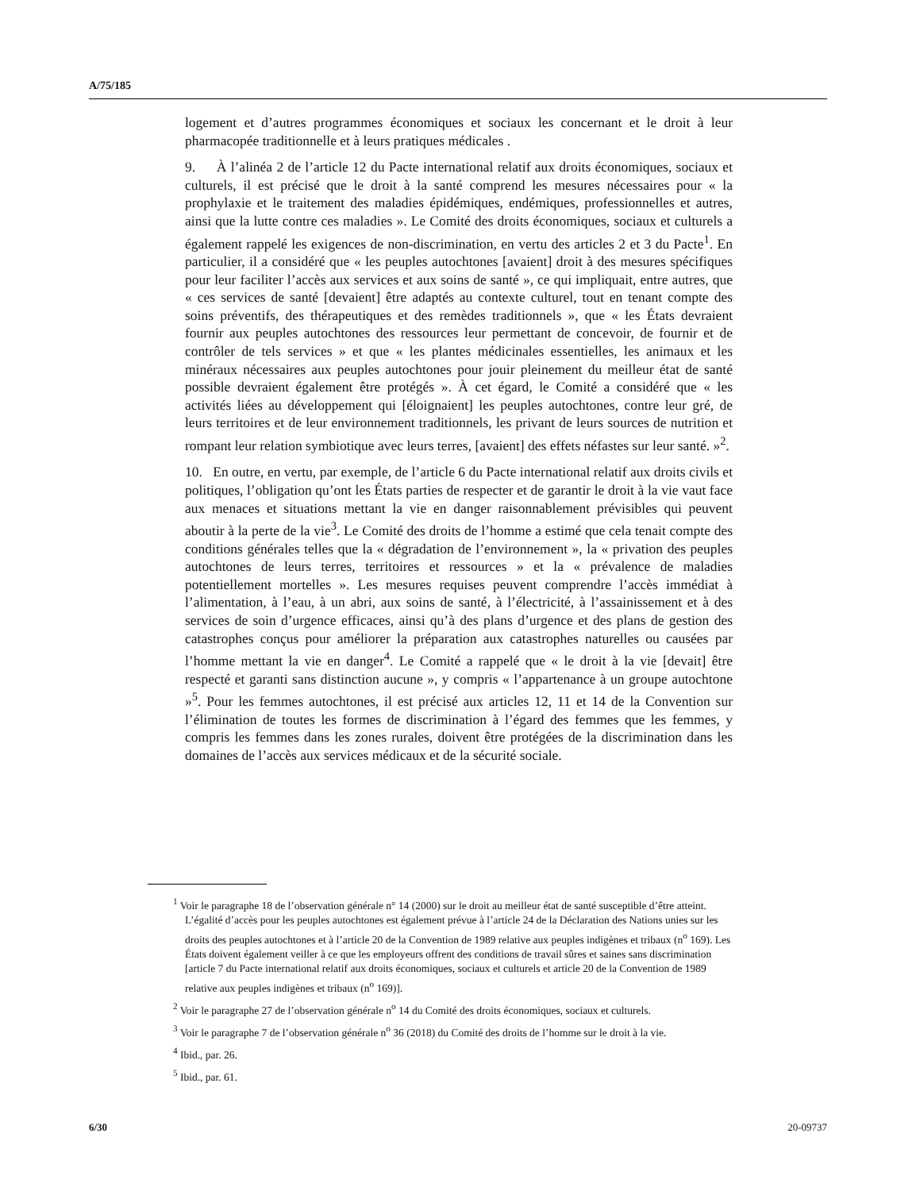A/75/185
logement et d’autres programmes économiques et sociaux les concernant et le droit à leur pharmacopée traditionnelle et à leurs pratiques médicales .
9. À l’alinéa 2 de l’article 12 du Pacte international relatif aux droits économiques, sociaux et culturels, il est précisé que le droit à la santé comprend les mesures nécessaires pour « la prophylaxie et le traitement des maladies épidémiques, endémiques, professionnelles et autres, ainsi que la lutte contre ces maladies ». Le Comité des droits économiques, sociaux et culturels a également rappelé les exigences de non-discrimination, en vertu des articles 2 et 3 du Pacte<sup>1</sup>. En particulier, il a considéré que « les peuples autochtones [avaient] droit à des mesures spécifiques pour leur faciliter l’accès aux services et aux soins de santé », ce qui impliquait, entre autres, que « ces services de santé [devaient] être adaptés au contexte culturel, tout en tenant compte des soins préventifs, des thérapeutiques et des remèdes traditionnels », que « les États devraient fournir aux peuples autochtones des ressources leur permettant de concevoir, de fournir et de contrôler de tels services » et que « les plantes médicinales essentielles, les animaux et les minéraux nécessaires aux peuples autochtones pour jouir pleinement du meilleur état de santé possible devraient également être protégés ». À cet égard, le Comité a considéré que « les activités liées au développement qui [éloignaient] les peuples autochtones, contre leur gré, de leurs territoires et de leur environnement traditionnels, les privant de leurs sources de nutrition et rompant leur relation symbiotique avec leurs terres, [avaient] des effets néfastes sur leur santé. »<sup>2</sup>.
10. En outre, en vertu, par exemple, de l’article 6 du Pacte international relatif aux droits civils et politiques, l’obligation qu’ont les États parties de respecter et de garantir le droit à la vie vaut face aux menaces et situations mettant la vie en danger raisonnablement prévisibles qui peuvent aboutir à la perte de la vie<sup>3</sup>. Le Comité des droits de l’homme a estimé que cela tenait compte des conditions générales telles que la « dégradation de l’environnement », la « privation des peuples autochtones de leurs terres, territoires et ressources » et la « prévalence de maladies potentiellement mortelles ». Les mesures requises peuvent comprendre l’accès immédiat à l’alimentation, à l’eau, à un abri, aux soins de santé, à l’électricité, à l’assainissement et à des services de soin d’urgence efficaces, ainsi qu’à des plans d’urgence et des plans de gestion des catastrophes conçus pour améliorer la préparation aux catastrophes naturelles ou causées par l’homme mettant la vie en danger<sup>4</sup>. Le Comité a rappelé que « le droit à la vie [devait] être respecté et garanti sans distinction aucune », y compris « l’appartenance à un groupe autochtone »<sup>5</sup>. Pour les femmes autochtones, il est précisé aux articles 12, 11 et 14 de la Convention sur l’élimination de toutes les formes de discrimination à l’égard des femmes que les femmes, y compris les femmes dans les zones rurales, doivent être protégées de la discrimination dans les domaines de l’accès aux services médicaux et de la sécurité sociale.
<sup>1</sup> Voir le paragraphe 18 de l’observation générale n° 14 (2000) sur le droit au meilleur état de santé susceptible d’être atteint. L’égalité d’accès pour les peuples autochtones est également prévue à l’article 24 de la Déclaration des Nations unies sur les droits des peuples autochtones et à l’article 20 de la Convention de 1989 relative aux peuples indigènes et tribaux (n<sup>o</sup> 169). Les États doivent également veiller à ce que les employeurs offrent des conditions de travail sûres et saines sans discrimination [article 7 du Pacte international relatif aux droits économiques, sociaux et culturels et article 20 de la Convention de 1989 relative aux peuples indigènes et tribaux (n<sup>o</sup> 169)].
<sup>2</sup> Voir le paragraphe 27 de l’observation générale n<sup>o</sup> 14 du Comité des droits économiques, sociaux et culturels.
<sup>3</sup> Voir le paragraphe 7 de l’observation générale n<sup>o</sup> 36 (2018) du Comité des droits de l’homme sur le droit à la vie.
<sup>4</sup> Ibid., par. 26.
<sup>5</sup> Ibid., par. 61.
6/30 20-09737